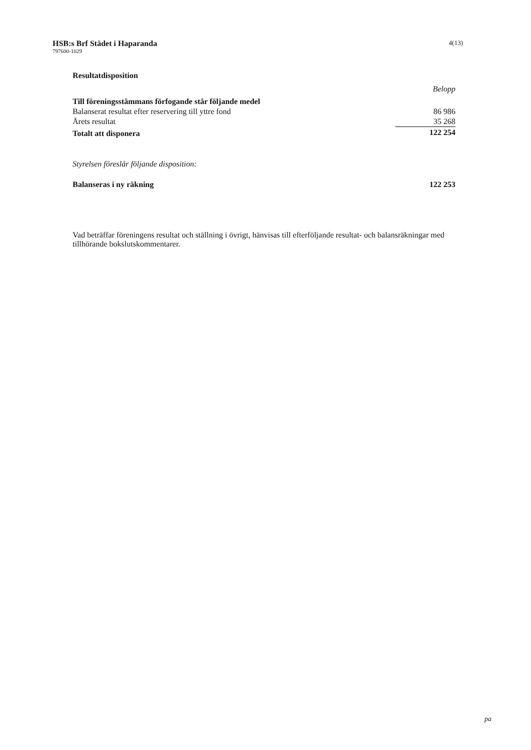HSB:s Brf Städet i Haparanda
797600-1029
4(13)
Resultatdisposition
| | Belopp |
| Till föreningsstämmans förfogande står följande medel | |
| Balanserat resultat efter reservering till yttre fond | 86 986 |
| Årets resultat | 35 268 |
| Totalt att disponera | 122 254 |
| Styrelsen föreslår följande disposition: | |
| Balanseras i ny räkning | 122 253 |
Vad beträffar föreningens resultat och ställning i övrigt, hänvisas till efterföljande resultat- och balansräkningar med tillhörande bokslutskommentarer.
pa